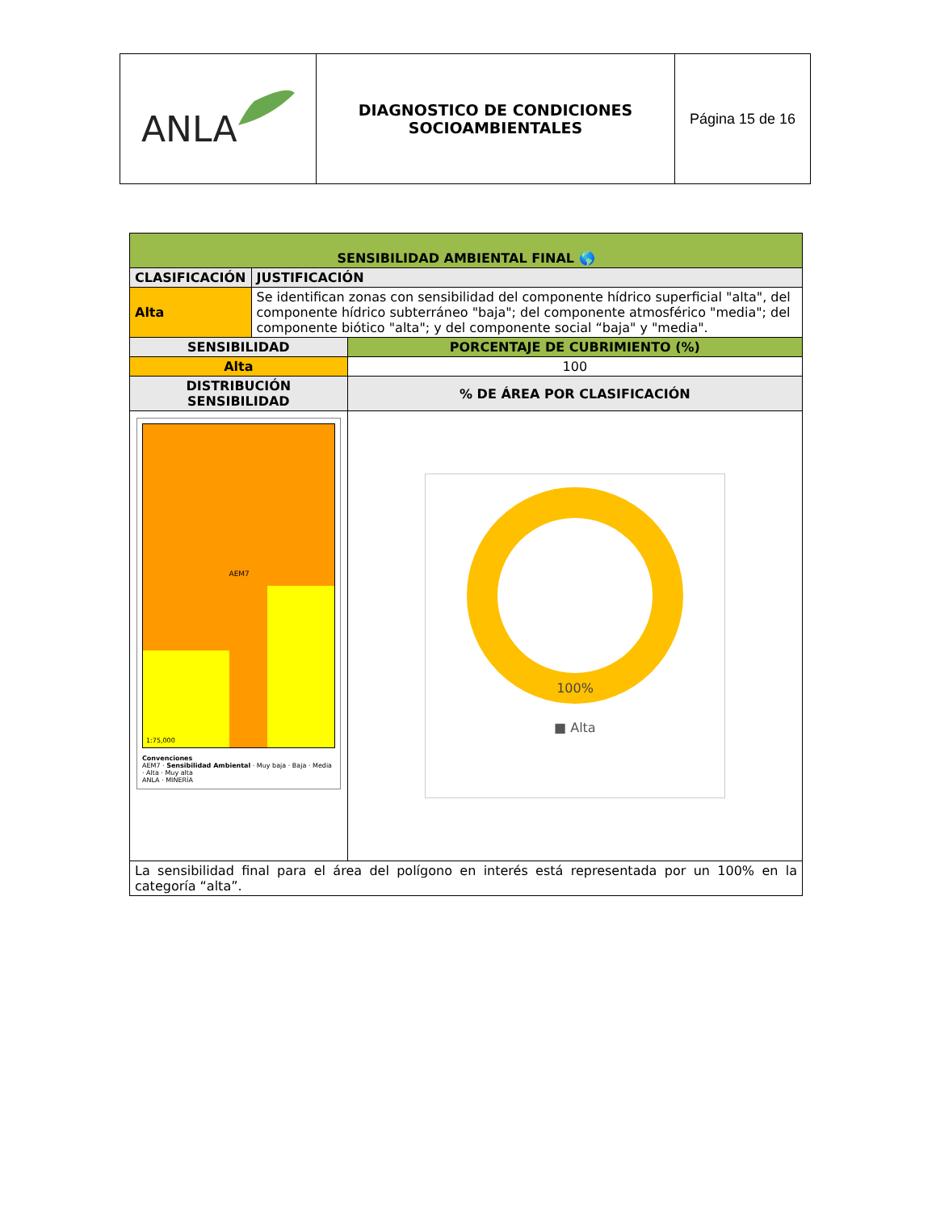| ANLA | DIAGNOSTICO DE CONDICIONES SOCIOAMBIENTALES | Página 15 de 16 |
| SENSIBILIDAD AMBIENTAL FINAL 🌎 | | |
| --- | --- | --- |
| CLASIFICACIÓN | JUSTIFICACIÓN | |
| Alta | Se identifican zonas con sensibilidad del componente hídrico superficial "alta", del componente hídrico subterráneo "baja"; del componente atmosférico "media"; del componente biótico "alta"; y del componente social “baja" y "media". | |
| SENSIBILIDAD | | PORCENTAJE DE CUBRIMIENTO (%) |
| Alta | | 100 |
| DISTRIBUCIÓN SENSIBILIDAD | | % DE ÁREA POR CLASIFICACIÓN |
| AEM7 1:75,000 Convenciones AEM7 · Sensibilidad Ambiental · Muy baja · Baja · Media · Alta · Muy alta ANLA · MINERÍA | | 100% ■ Alta |
| La sensibilidad final para el área del polígono en interés está representada por un 100% en la categoría “alta”. | | |